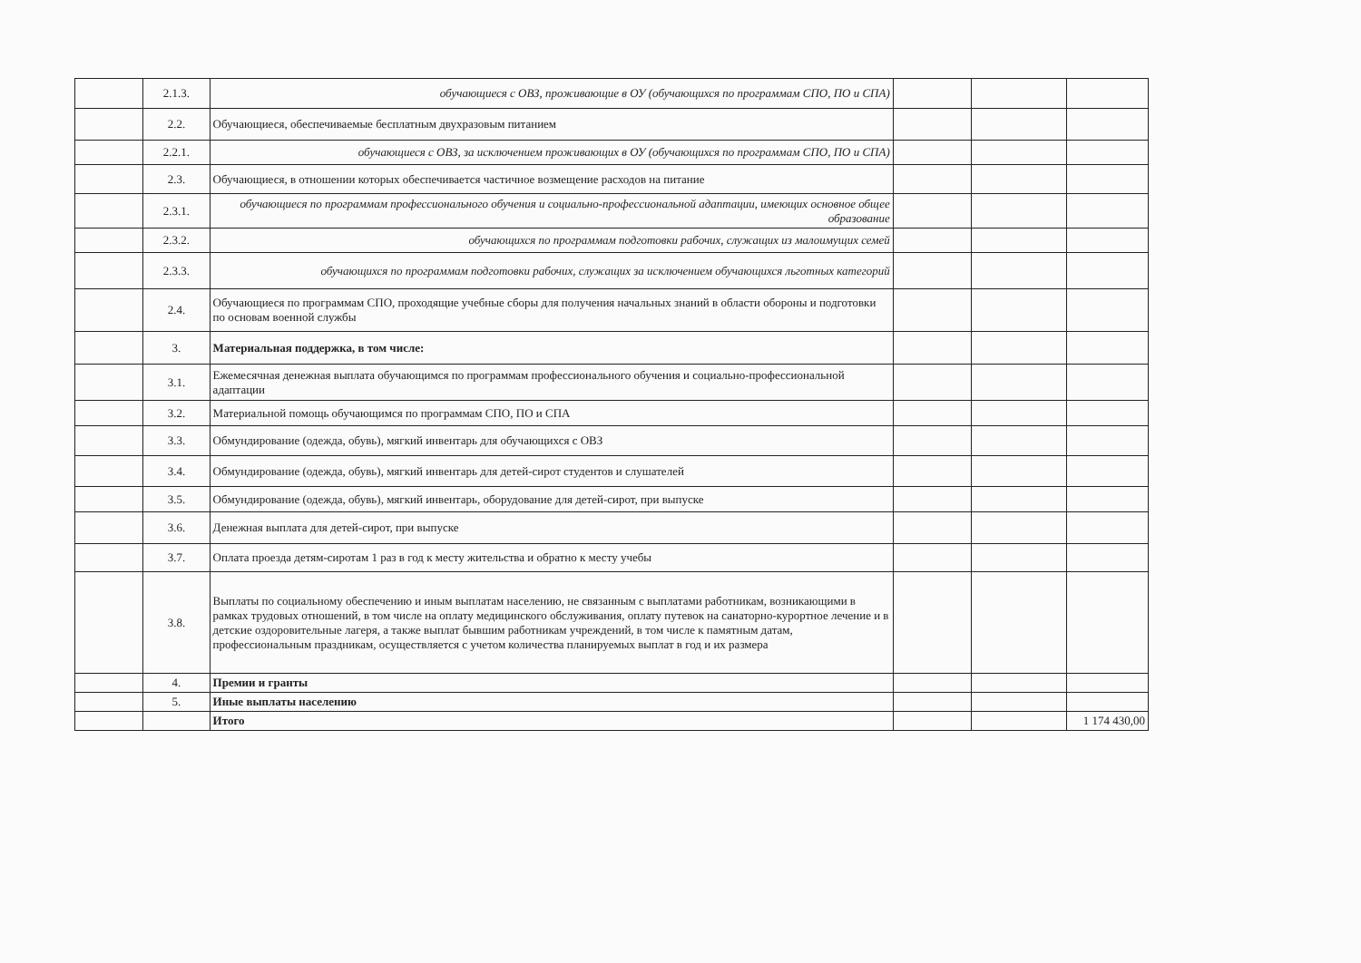| | 2.1.3. | обучающиеся с ОВЗ, проживающие в ОУ (обучающихся по программам СПО, ПО и СПА) | | | |
| | 2.2. | Обучающиеся, обеспечиваемые бесплатным двухразовым питанием | | | |
| | 2.2.1. | обучающиеся с ОВЗ, за исключением проживающих в ОУ (обучающихся по программам СПО, ПО и СПА) | | | |
| | 2.3. | Обучающиеся, в отношении которых обеспечивается частичное возмещение расходов на питание | | | |
| | 2.3.1. | обучающиеся по программам профессионального обучения и социально-профессиональной адаптации, имеющих основное общее образование | | | |
| | 2.3.2. | обучающихся по программам подготовки рабочих, служащих из малоимущих семей | | | |
| | 2.3.3. | обучающихся по программам подготовки рабочих, служащих за исключением обучающихся льготных категорий | | | |
| | 2.4. | Обучающиеся по программам СПО, проходящие учебные сборы для получения начальных знаний в области обороны и подготовки по основам военной службы | | | |
| | 3. | Материальная поддержка, в том числе: | | | |
| | 3.1. | Ежемесячная денежная выплата обучающимся по программам профессионального обучения и социально-профессиональной адаптации | | | |
| | 3.2. | Материальной помощь обучающимся по программам СПО, ПО и СПА | | | |
| | 3.3. | Обмундирование (одежда, обувь), мягкий инвентарь для обучающихся с ОВЗ | | | |
| | 3.4. | Обмундирование (одежда, обувь), мягкий инвентарь для детей-сирот студентов и слушателей | | | |
| | 3.5. | Обмундирование (одежда, обувь), мягкий инвентарь, оборудование для детей-сирот, при выпуске | | | |
| | 3.6. | Денежная выплата для детей-сирот, при выпуске | | | |
| | 3.7. | Оплата проезда детям-сиротам 1 раз в год к месту жительства и обратно к месту учебы | | | |
| | 3.8. | Выплаты по социальному обеспечению и иным выплатам населению, не связанным с выплатами работникам, возникающими в рамках трудовых отношений, в том числе на оплату медицинского обслуживания, оплату путевок на санаторно-курортное лечение и в детские оздоровительные лагеря, а также выплат бывшим работникам учреждений, в том числе к памятным датам, профессиональным праздникам, осуществляется с учетом количества планируемых выплат в год и их размера | | | |
| | 4. | Премии и гранты | | | |
| | 5. | Иные выплаты населению | | | |
| | | Итого | | | 1 174 430,00 |